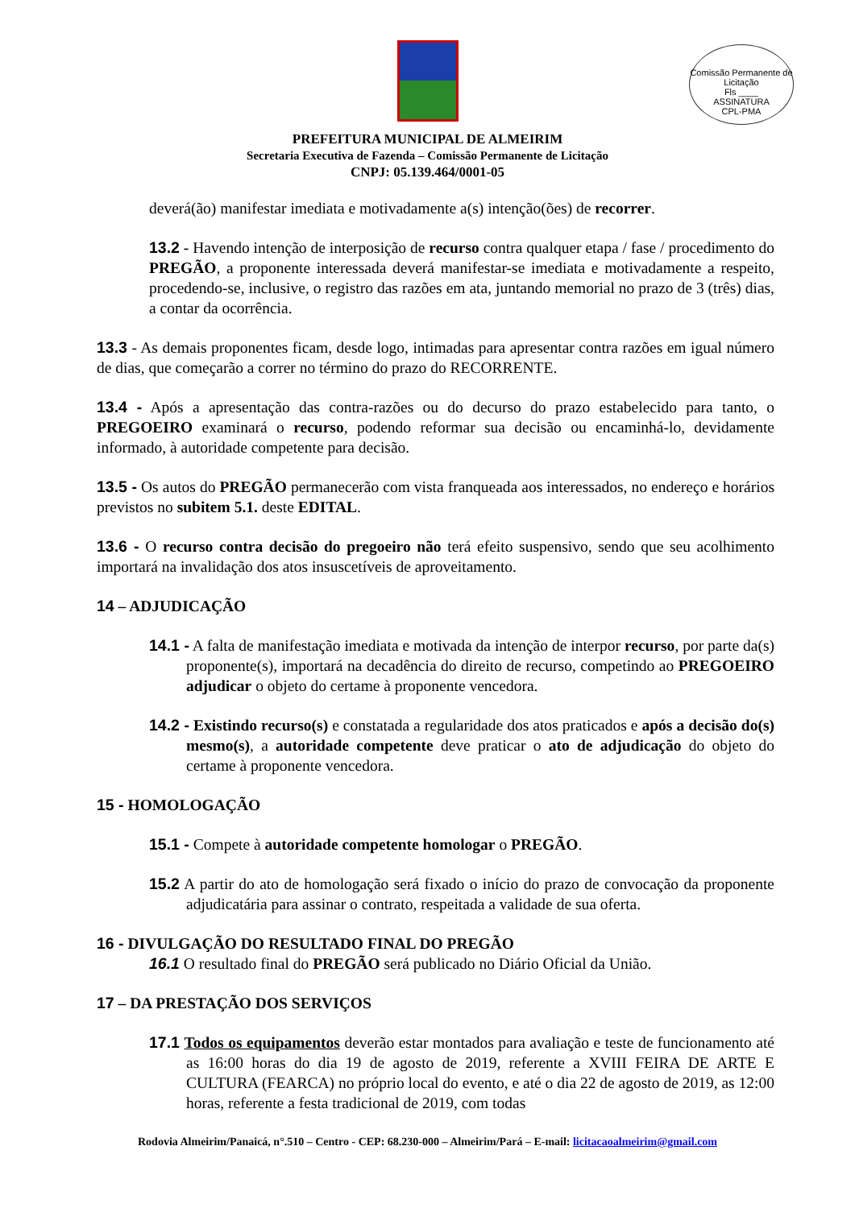Comissão Permanente de Licitação
Fls ____
ASSINATURA
CPL-PMA
PREFEITURA MUNICIPAL DE ALMEIRIM
Secretaria Executiva de Fazenda – Comissão Permanente de Licitação
CNPJ: 05.139.464/0001-05
deverá(ão) manifestar imediata e motivadamente a(s) intenção(ões) de recorrer.
13.2 - Havendo intenção de interposição de recurso contra qualquer etapa / fase / procedimento do PREGÃO, a proponente interessada deverá manifestar-se imediata e motivadamente a respeito, procedendo-se, inclusive, o registro das razões em ata, juntando memorial no prazo de 3 (três) dias, a contar da ocorrência.
13.3 - As demais proponentes ficam, desde logo, intimadas para apresentar contra razões em igual número de dias, que começarão a correr no término do prazo do RECORRENTE.
13.4 - Após a apresentação das contra-razões ou do decurso do prazo estabelecido para tanto, o PREGOEIRO examinará o recurso, podendo reformar sua decisão ou encaminhá-lo, devidamente informado, à autoridade competente para decisão.
13.5 - Os autos do PREGÃO permanecerão com vista franqueada aos interessados, no endereço e horários previstos no subitem 5.1. deste EDITAL.
13.6 - O recurso contra decisão do pregoeiro não terá efeito suspensivo, sendo que seu acolhimento importará na invalidação dos atos insuscetíveis de aproveitamento.
14 – ADJUDICAÇÃO
14.1 - A falta de manifestação imediata e motivada da intenção de interpor recurso, por parte da(s) proponente(s), importará na decadência do direito de recurso, competindo ao PREGOEIRO adjudicar o objeto do certame à proponente vencedora.
14.2 - Existindo recurso(s) e constatada a regularidade dos atos praticados e após a decisão do(s) mesmo(s), a autoridade competente deve praticar o ato de adjudicação do objeto do certame à proponente vencedora.
15 - HOMOLOGAÇÃO
15.1 - Compete à autoridade competente homologar o PREGÃO.
15.2 A partir do ato de homologação será fixado o início do prazo de convocação da proponente adjudicatária para assinar o contrato, respeitada a validade de sua oferta.
16 - DIVULGAÇÃO DO RESULTADO FINAL DO PREGÃO
16.1 O resultado final do PREGÃO será publicado no Diário Oficial da União.
17 – DA PRESTAÇÃO DOS SERVIÇOS
17.1 Todos os equipamentos deverão estar montados para avaliação e teste de funcionamento até as 16:00 horas do dia 19 de agosto de 2019, referente a XVIII FEIRA DE ARTE E CULTURA (FEARCA) no próprio local do evento, e até o dia 22 de agosto de 2019, as 12:00 horas, referente a festa tradicional de 2019, com todas
Rodovia Almeirim/Panaicá, n°.510 – Centro - CEP: 68.230-000 – Almeirim/Pará – E-mail: licitacaoalmeirim@gmail.com